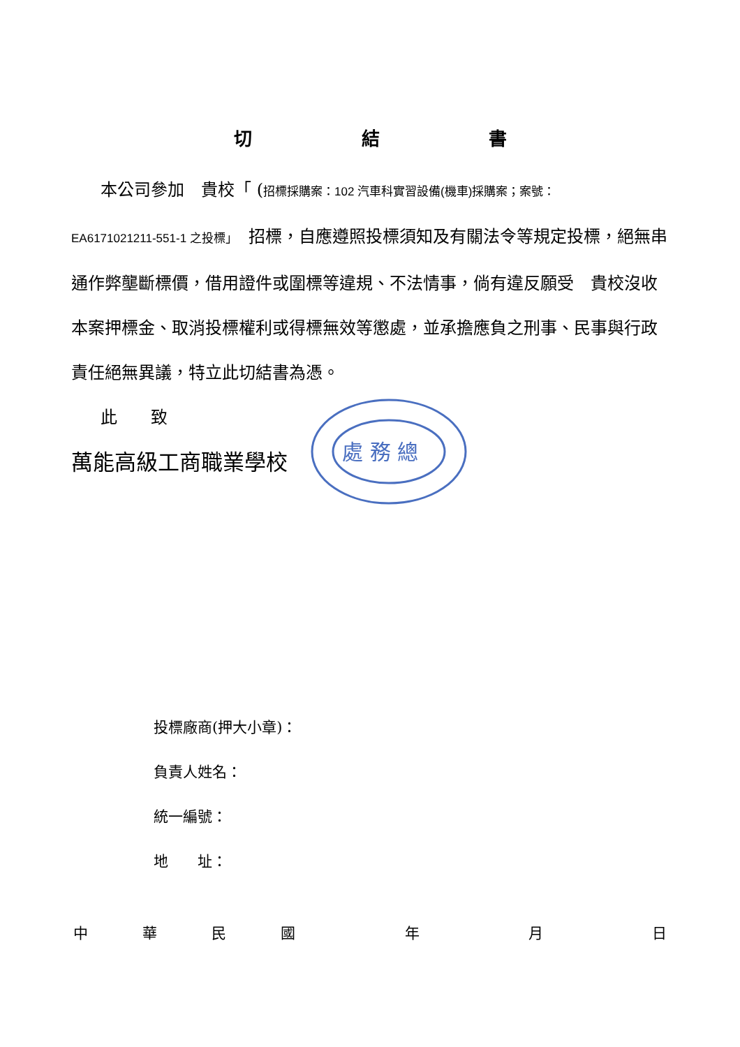切 結 書
本公司參加　貴校「 (招標採購案：102 汽車科實習設備(機車)採購案；案號：
EA6171021211-551-1 之投標」　招標，自應遵照投標須知及有關法令等規定投標，絕無串通作弊壟斷標價，借用證件或圍標等違規、不法情事，倘有違反願受　貴校沒收本案押標金、取消投標權利或得標無效等懲處，並承擔應負之刑事、民事與行政責任絕無異議，特立此切結書為憑。
此　　致
萬能高級工商職業學校
處 務 總
投標廠商(押大小章)：
負責人姓名：
統一編號：
地　　址：
中華民國 年 月 日